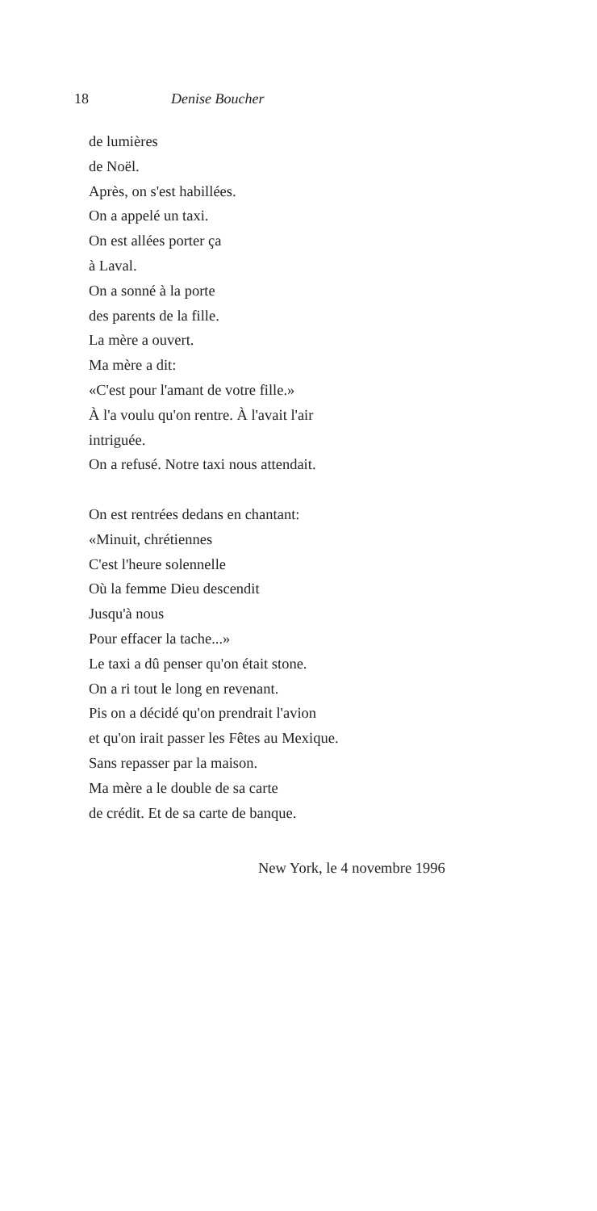18 Denise Boucher
de lumières
de Noël.
Après, on s'est habillées.
On a appelé un taxi.
On est allées porter ça
à Laval.
On a sonné à la porte
des parents de la fille.
La mère a ouvert.
Ma mère a dit:
«C'est pour l'amant de votre fille.»
À l'a voulu qu'on rentre. À l'avait l'air
intriguée.
On a refusé. Notre taxi nous attendait.
On est rentrées dedans en chantant:
«Minuit, chrétiennes
C'est l'heure solennelle
Où la femme Dieu descendit
Jusqu'à nous
Pour effacer la tache...»
Le taxi a dû penser qu'on était stone.
On a ri tout le long en revenant.
Pis on a décidé qu'on prendrait l'avion
et qu'on irait passer les Fêtes au Mexique.
Sans repasser par la maison.
Ma mère a le double de sa carte
de crédit. Et de sa carte de banque.
New York, le 4 novembre 1996